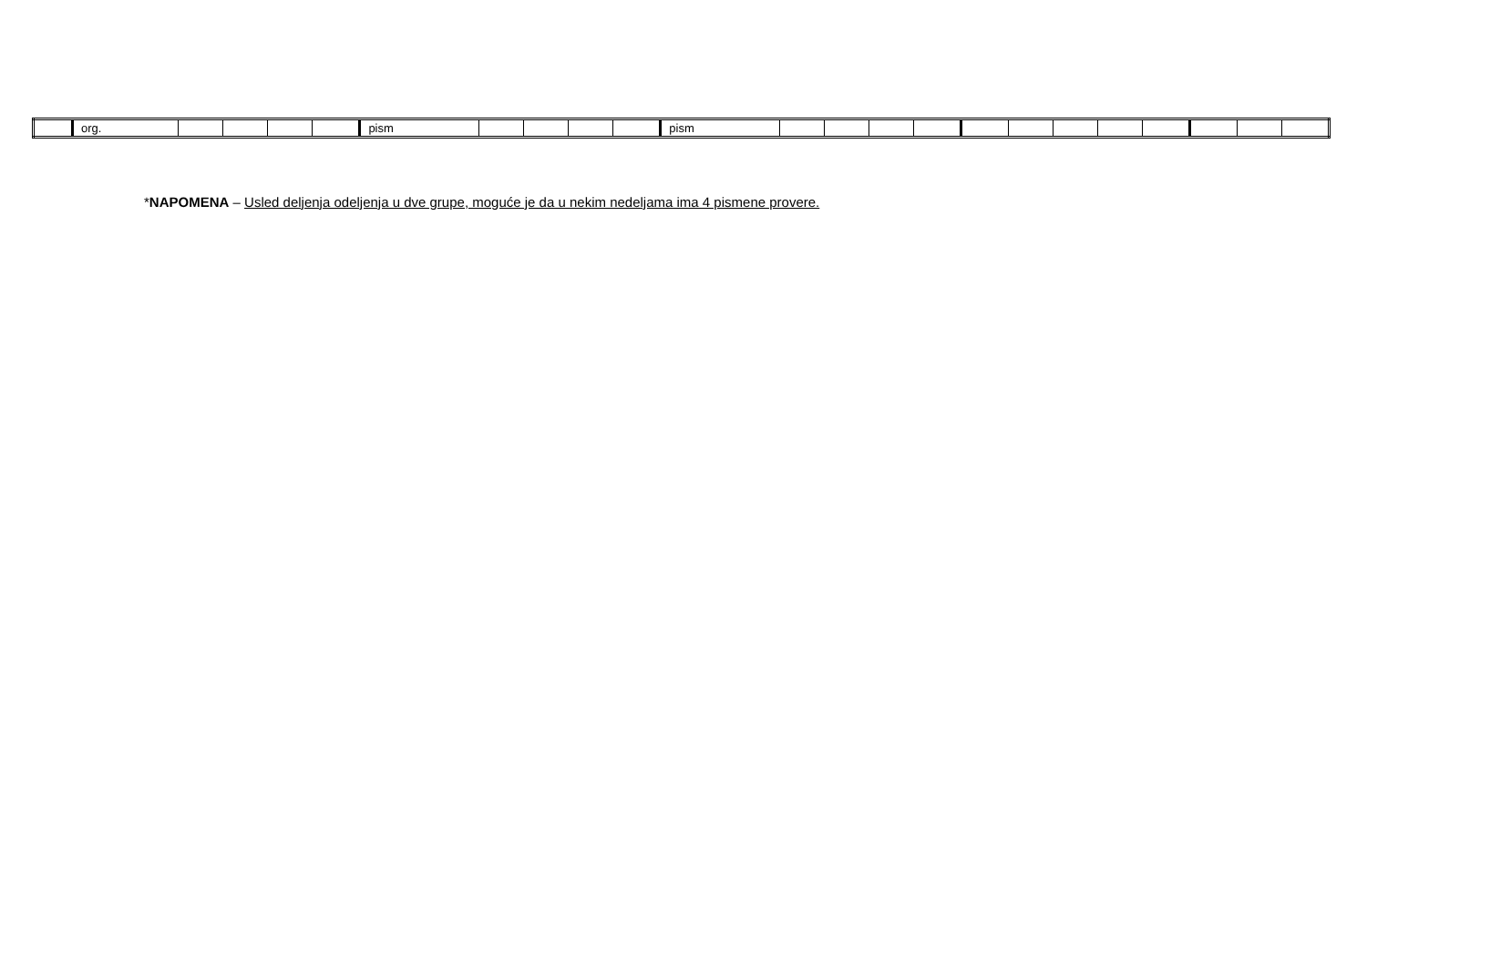| | org. | | | | | pism | | | | | pism | | | | | | | | | | | | |
*NAPOMENA – Usled deljenja odeljenja u dve grupe, moguće je da u nekim nedeljama ima 4 pismene provere.